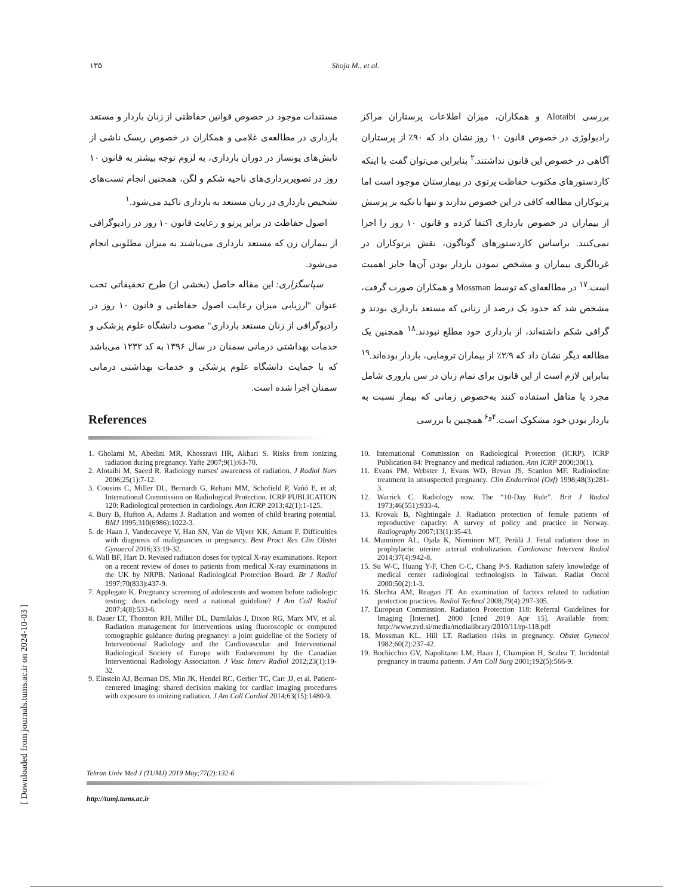۱۳۵ Shoja M., et al.
بررسی Alotaibi و همکاران، میزان اطلاعات پرستاران مراکز رادیولوژی در خصوص قانون ۱۰ روز نشان داد که ۹۰٪ از پرستاران آگاهی در خصوص این قانون نداشتند.<sup>۲</sup> بنابراین می‌توان گفت با اینکه کاردستورهای مکتوب حفاظت پرتوی در بیمارستان موجود است اما پرتوکاران مطالعه کافی در این خصوص ندارند و تنها با تکیه بر پرسش از بیماران در خصوص بارداری اکتفا کرده و قانون ۱۰ روز را اجرا نمی‌کنند. براساس کاردستورهای گوناگون، نقش پرتوکاران در غربالگری بیماران و مشخص نمودن باردار بودن آن‌ها حایز اهمیت است.<sup>۱۷</sup> در مطالعه‌ای که توسط Mossman و همکاران صورت گرفت، مشخص شد که حدود یک درصد از زنانی که مستعد بارداری بودند و گرافی شکم داشته‌اند، از بارداری خود مطلع نبودند.<sup>۱۸</sup> همچنین یک مطالعه دیگر نشان داد که ۲/۹٪ از بیماران ترومایی، باردار بوده‌اند.<sup>۱۹</sup> بنابراین لازم است از این قانون برای تمام زنان در سن باروری شامل مجرد یا متاهل استفاده کنند به‌خصوص زمانی که بیمار نسبت به باردار بودن خود مشکوک است.<sup>۴و۶</sup> همچنین با بررسی
مستندات موجود در خصوص قوانین حفاظتی از زنان باردار و مستعد بارداری در مطالعه‌ی غلامی و همکاران در خصوص ریسک ناشی از تابش‌های یونساز در دوران بارداری، به لزوم توجه بیشتر به قانون ۱۰ روز در تصویربرداری‌های ناحیه شکم و لگن، همچنین انجام تست‌های تشخیص بارداری در زنان مستعد به بارداری تاکید می‌شود.<sup>۱</sup>
اصول حفاظت در برابر پرتو و رعایت قانون ۱۰ روز در رادیوگرافی از بیماران زن که مستعد بارداری می‌باشند به میزان مطلوبی انجام می‌شود.
سپاسگزاری: این مقاله حاصل (بخشی از) طرح تحقیقاتی تحت عنوان "ارزیابی میزان رعایت اصول حفاظتی و قانون ۱۰ روز در رادیوگرافی از زنان مستعد بارداری" مصوب دانشگاه علوم پزشکی و خدمات بهداشتی درمانی سمنان در سال ۱۳۹۶ به کد ۱۲۳۲ می‌باشد که با حمایت دانشگاه علوم پزشکی و خدمات بهداشتی درمانی سمنان اجرا شده است.
References
1. Gholami M, Abedini MR, Khossravi HR, Akbari S. Risks from ionizing radiation during pregnancy. Yafte 2007;9(1):63-70.
2. Alotaibi M, Saeed R. Radiology nurses' awareness of radiation. J Radiol Nurs 2006;25(1):7-12.
3. Cousins C, Miller DL, Bernardi G, Rehani MM, Schofield P, Vañó E, et al; International Commission on Radiological Protection. ICRP PUBLICATION 120: Radiological protection in cardiology. Ann ICRP 2013;42(1):1-125.
4. Bury B, Hufton A, Adams J. Radiation and women of child bearing potential. BMJ 1995;310(6986):1022-3.
5. de Haan J, Vandecaveye V, Han SN, Van de Vijver KK, Amant F. Difficulties with diagnosis of malignancies in pregnancy. Best Pract Res Clin Obstet Gynaecol 2016;33:19-32.
6. Wall BF, Hart D. Revised radiation doses for typical X-ray examinations. Report on a recent review of doses to patients from medical X-ray examinations in the UK by NRPB. National Radiological Protection Board. Br J Radiol 1997;70(833):437-9.
7. Applegate K. Pregnancy screening of adolescents and women before radiologic testing: does radiology need a national guideline? J Am Coll Radiol 2007;4(8):533-6.
8. Dauer LT, Thornton RH, Miller DL, Damilakis J, Dixon RG, Marx MV, et al. Radiation management for interventions using fluoroscopic or computed tomographic guidance during pregnancy: a joint guideline of the Society of Interventional Radiology and the Cardiovascular and Interventional Radiological Society of Europe with Endorsement by the Canadian Interventional Radiology Association. J Vasc Interv Radiol 2012;23(1):19-32.
9. Einstein AJ, Berman DS, Min JK, Hendel RC, Gerber TC, Carr JJ, et al. Patient-centered imaging: shared decision making for cardiac imaging procedures with exposure to ionizing radiation. J Am Coll Cardiol 2014;63(15):1480-9.
10. International Commission on Radiological Protection (ICRP). ICRP Publication 84: Pregnancy and medical radiation. Ann ICRP 2000;30(1).
11. Evans PM, Webster J, Evans WD, Bevan JS, Scanlon MF. Radioiodine treatment in unsuspected pregnancy. Clin Endocrinol (Oxf) 1998;48(3):281-3.
12. Warrick C. Radiology now. The “10-Day Rule”. Brit J Radiol 1973;46(551):933-4.
13. Krovak B, Nightingale J. Radiation protection of female patients of reproductive capacity: A survey of policy and practice in Norway. Radiography 2007;13(1):35-43.
14. Manninen AL, Ojala K, Nieminen MT, Perälä J. Fetal radiation dose in prophylactic uterine arterial embolization. Cardiovasc Intervent Radiol 2014;37(4):942-8.
15. Su W-C, Huang Y-F, Chen C-C, Chang P-S. Radiation safety knowledge of medical center radiological technologists in Taiwan. Radiat Oncol 2000;50(2):1-3.
16. Slechta AM, Reagan JT. An examination of factors related to radiation protection practices. Radiol Technol 2008;79(4):297-305.
17. European Commission. Radiation Protection 118: Referral Guidelines for Imaging [Internet]. 2000 [cited 2019 Apr 15]. Available from: http://www.zvd.si/media/medialibrary/2010/11/rp-118.pdf
18. Mossman KL, Hill LT. Radiation risks in pregnancy. Obstet Gynecol 1982;60(2):237-42.
19. Bochicchio GV, Napolitano LM, Haan J, Champion H, Scalea T. Incidental pregnancy in trauma patients. J Am Coll Surg 2001;192(5):566-9.
Tehran Univ Med J (TUMJ) 2019 May;77(2):132-6
http://tumj.tums.ac.ir
[ Downloaded from journals.tums.ac.ir on 2024-10-03 ]